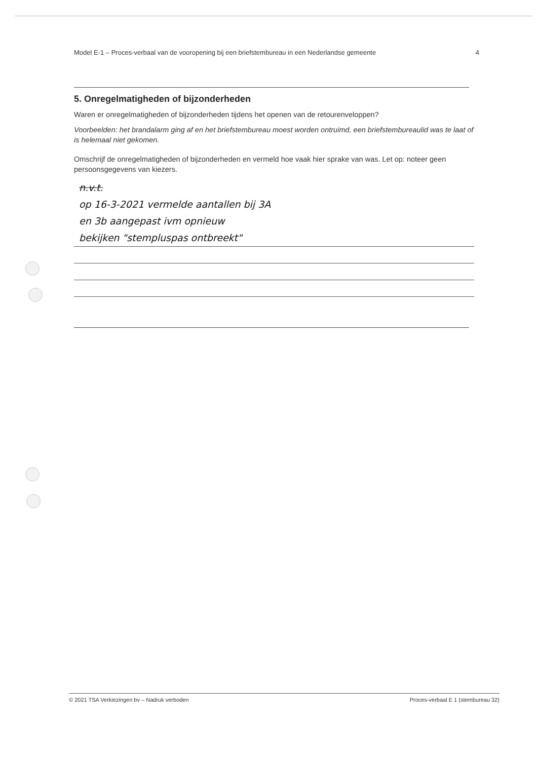Model E-1 – Proces-verbaal van de vooropening bij een briefstembureau in een Nederlandse gemeente 4
5. Onregelmatigheden of bijzonderheden
Waren er onregelmatigheden of bijzonderheden tijdens het openen van de retourenveloppen?
Voorbeelden: het brandalarm ging af en het briefstembureau moest worden ontruimd, een briefstembureaulid was te laat of is helemaal niet gekomen.
Omschrijf de onregelmatigheden of bijzonderheden en vermeld hoe vaak hier sprake van was. Let op: noteer geen persoonsgegevens van kiezers.
n.v.t.
op 16-3-2021 vermelde aantallen bij 3A
en 3b aangepast ivm opnieuw
bekijken "stempluspas ontbreekt"
© 2021 TSA Verkiezingen bv – Nadruk verboden Proces-verbaal E 1 (stembureau 32)